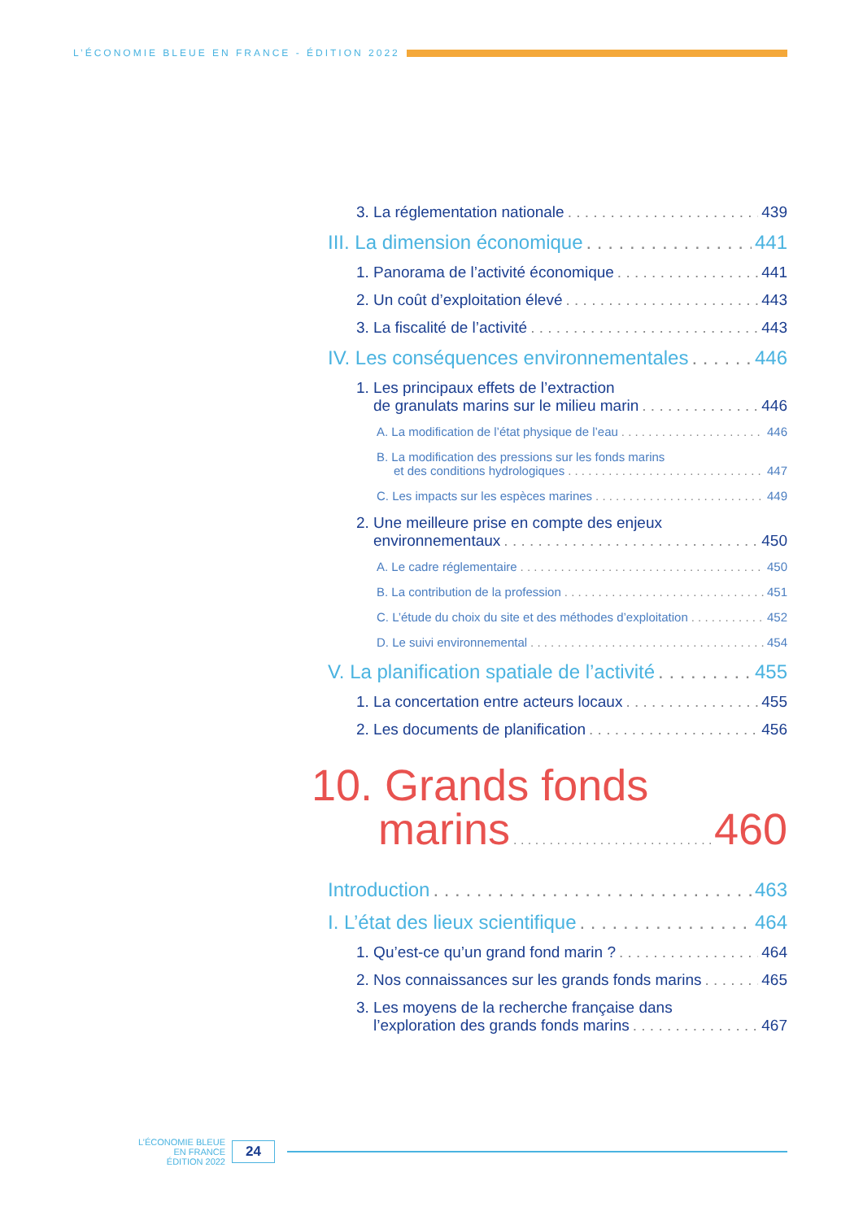L’ÉCONOMIE BLEUE EN FRANCE - ÉDITION 2022
3. La réglementation nationale 439
III. La dimension économique 441
1. Panorama de l’activité économique 441
2. Un coût d’exploitation élevé 443
3. La fiscalité de l’activité 443
IV. Les conséquences environnementales 446
1. Les principaux effets de l’extraction
de granulats marins sur le milieu marin 446
A. La modification de l’état physique de l’eau 446
B. La modification des pressions sur les fonds marins
et des conditions hydrologiques 447
C. Les impacts sur les espèces marines 449
2. Une meilleure prise en compte des enjeux
environnementaux 450
A. Le cadre réglementaire 450
B. La contribution de la profession 451
C. L’étude du choix du site et des méthodes d’exploitation 452
D. Le suivi environnemental 454
V. La planification spatiale de l’activité 455
1. La concertation entre acteurs locaux 455
2. Les documents de planification 456
10. Grands fonds
marins 460
Introduction 463
I. L’état des lieux scientifique 464
1. Qu’est-ce qu’un grand fond marin ? 464
2. Nos connaissances sur les grands fonds marins 465
3. Les moyens de la recherche française dans
l’exploration des grands fonds marins 467
L’ÉCONOMIE BLEUE
EN FRANCE
ÉDITION 2022
24